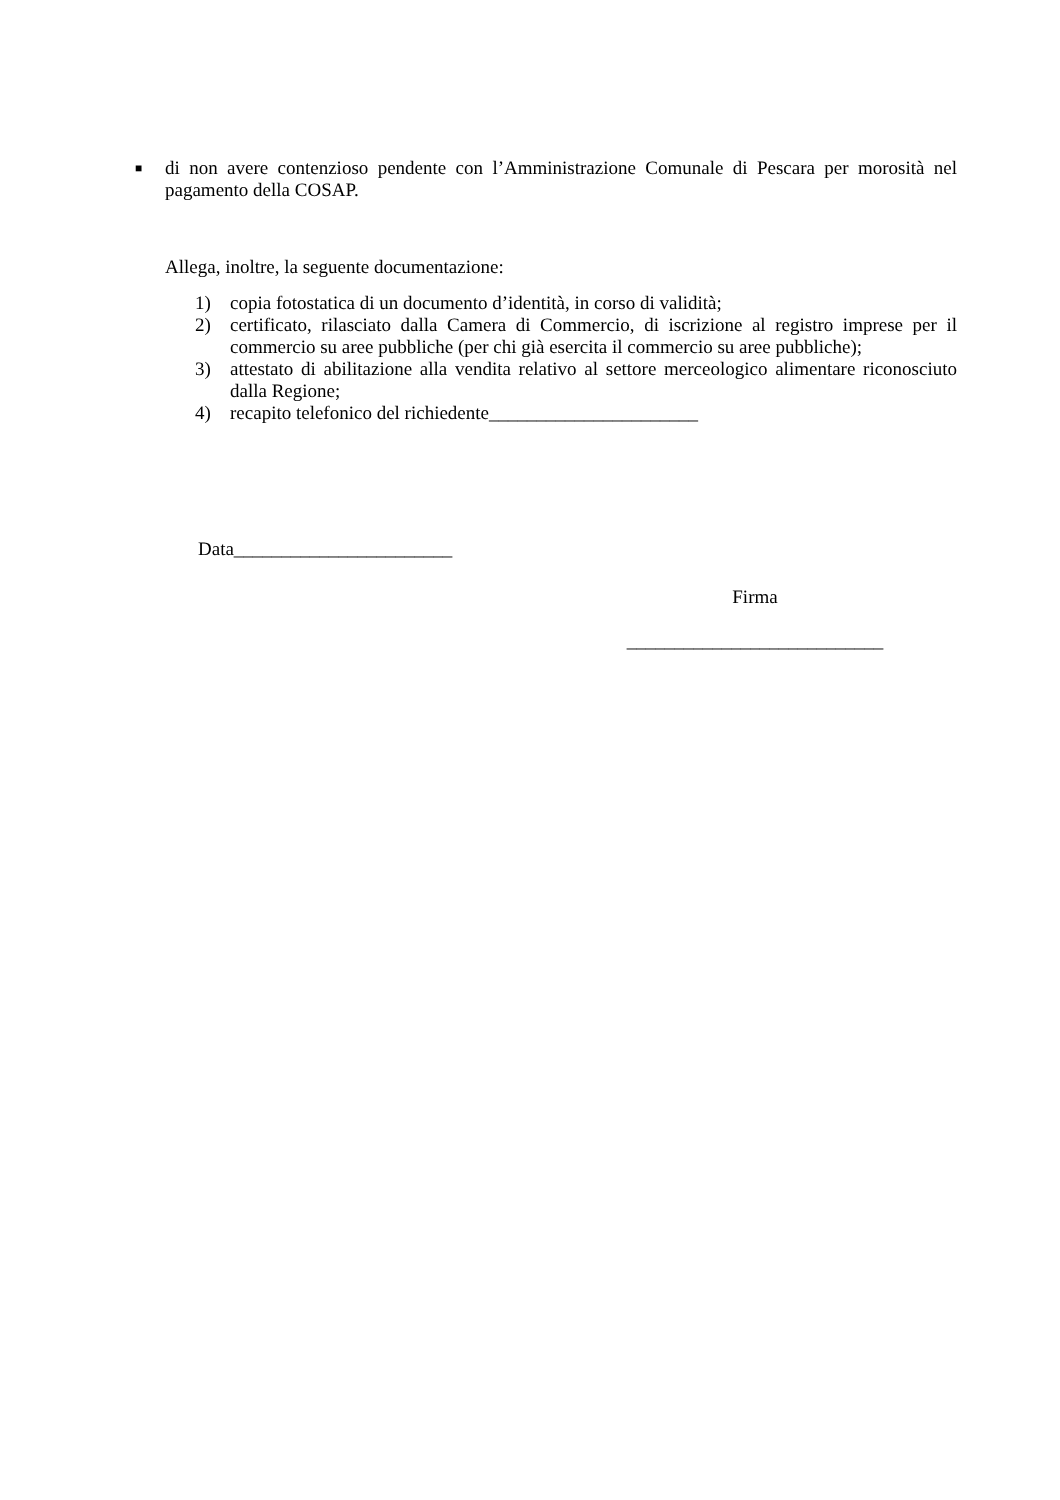■
di non avere contenzioso pendente con l’Amministrazione Comunale di Pescara per morosità nel pagamento della COSAP.
Allega, inoltre, la seguente documentazione:
1) copia fotostatica di un documento d’identità, in corso di validità;
2) certificato, rilasciato dalla Camera di Commercio, di iscrizione al registro imprese per il commercio su aree pubbliche (per chi già esercita il commercio su aree pubbliche);
3) attestato di abilitazione alla vendita relativo al settore merceologico alimentare riconosciuto dalla Regione;
4) recapito telefonico del richiedente______________________
Data_______________________
Firma
___________________________